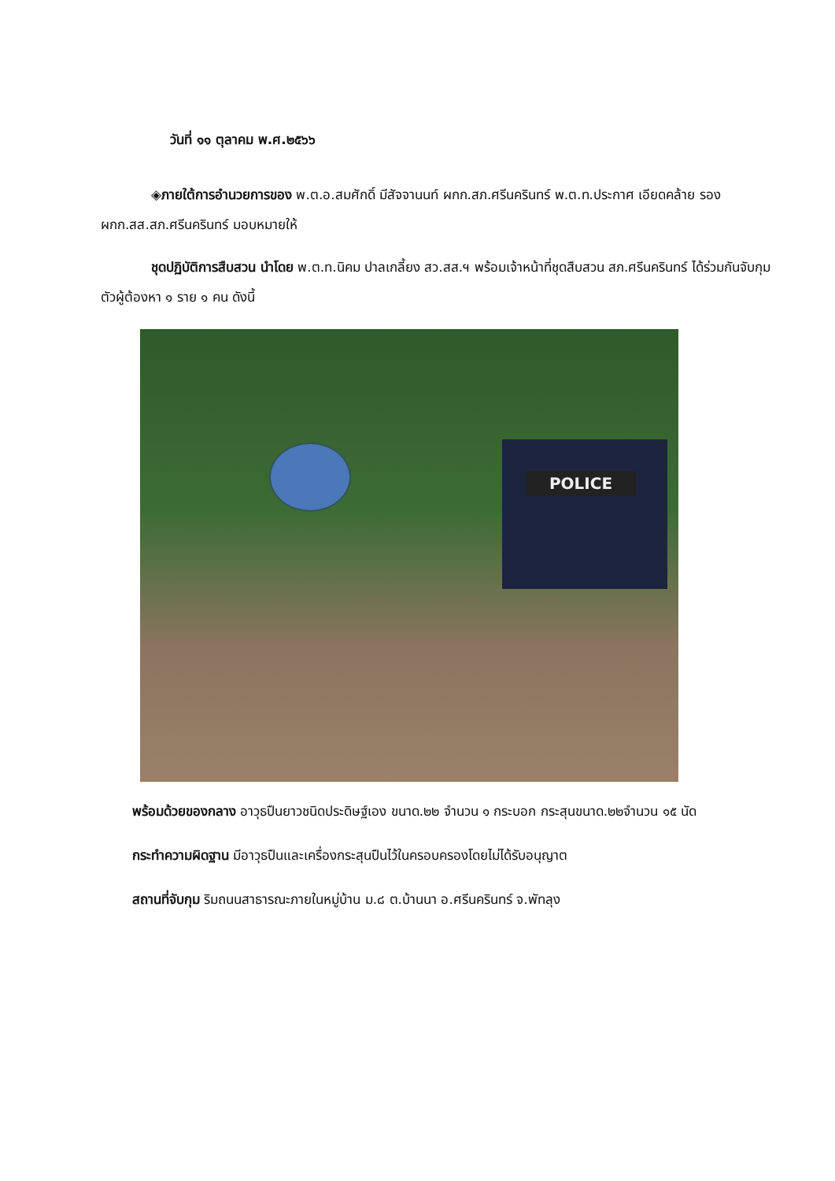วันที่ ๑๑ ตุลาคม พ.ศ.๒๕๖๖
◈ภายใต้การอำนวยการของ พ.ต.อ.สมศักดิ์ มีสัจจานนท์ ผกก.สภ.ศรีนครินทร์ พ.ต.ท.ประกาศ เอียดคล้าย รองผกก.สส.สภ.ศรีนครินทร์ มอบหมายให้
ชุดปฏิบัติการสืบสวน นำโดย พ.ต.ท.นิคม ปาลเกลี้ยง สว.สส.ฯ พร้อมเจ้าหน้าที่ชุดสืบสวน สภ.ศรีนครินทร์ ได้ร่วมกันจับกุมตัวผู้ต้องหา ๑ ราย ๑ คน ดังนี้
POLICE
พร้อมด้วยของกลาง อาวุธปืนยาวชนิดประดิษฐ์เอง ขนาด.๒๒ จำนวน ๑ กระบอก กระสุนขนาด.๒๒จำนวน ๑๕ นัด
กระทำความผิดฐาน มีอาวุธปืนและเครื่องกระสุนปืนไว้ในครอบครองโดยไม่ได้รับอนุญาต
สถานที่จับกุม ริมถนนสาธารณะภายในหมู่บ้าน ม.๘ ต.บ้านนา อ.ศรีนครินทร์ จ.พัทลุง